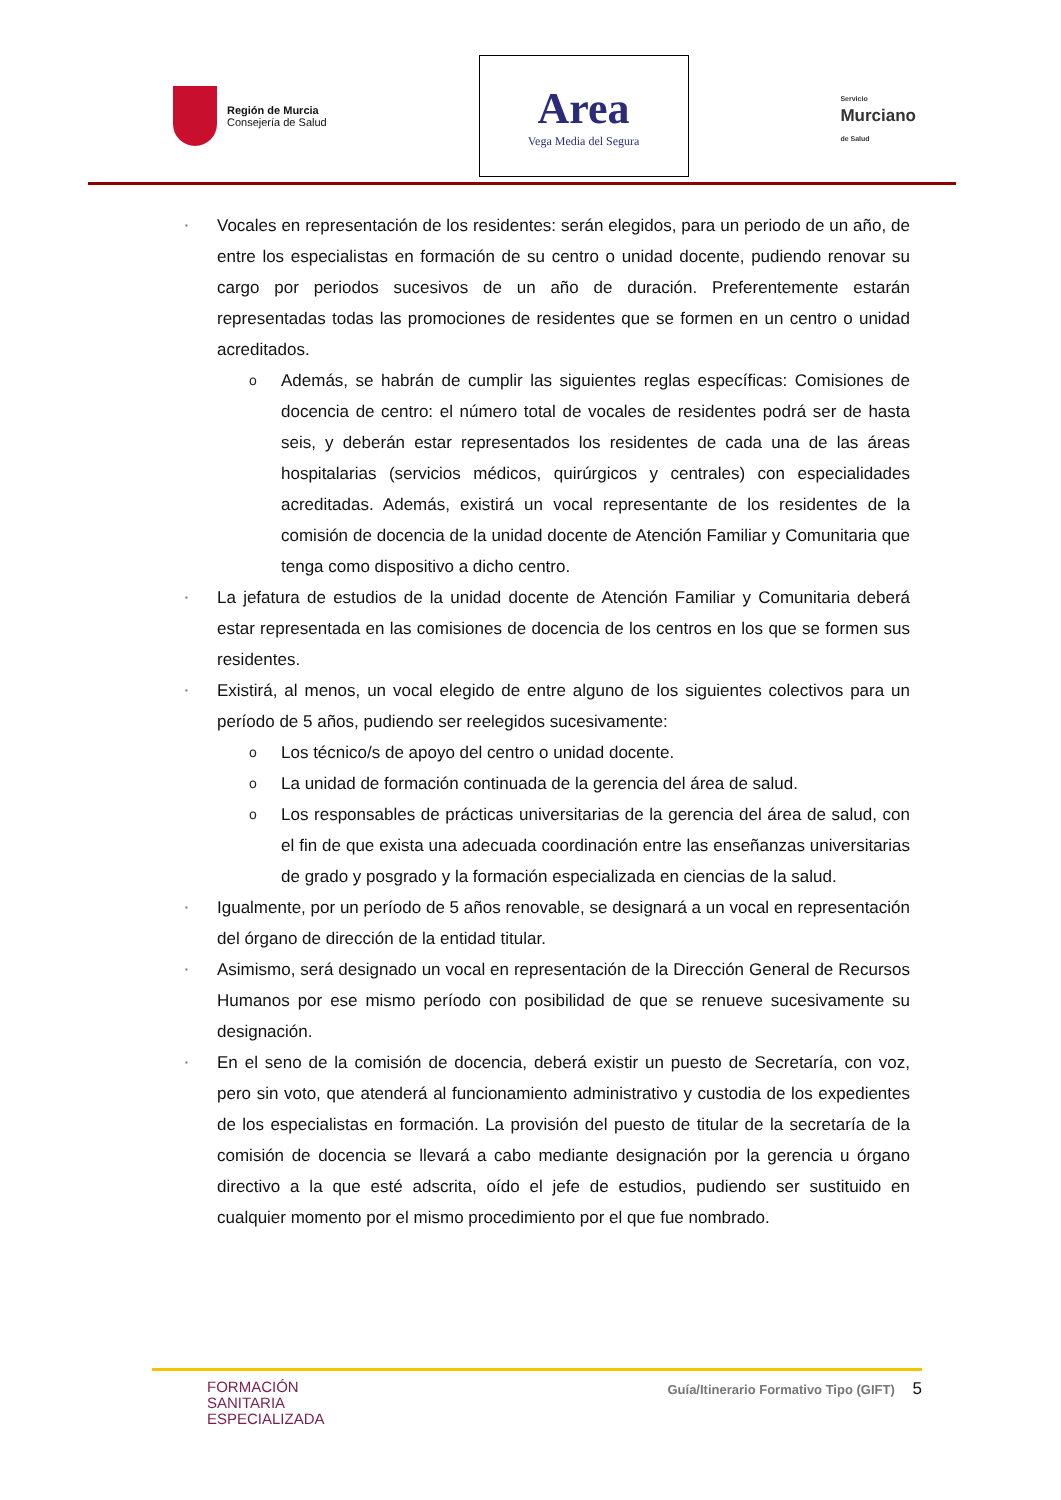Región de Murcia
Consejería de Salud
Area
Vega Media del Segura
Servicio
Murciano
de Salud
▪ Vocales en representación de los residentes: serán elegidos, para un periodo de un año, de entre los especialistas en formación de su centro o unidad docente, pudiendo renovar su cargo por periodos sucesivos de un año de duración. Preferentemente estarán representadas todas las promociones de residentes que se formen en un centro o unidad acreditados.
o Además, se habrán de cumplir las siguientes reglas específicas: Comisiones de docencia de centro: el número total de vocales de residentes podrá ser de hasta seis, y deberán estar representados los residentes de cada una de las áreas hospitalarias (servicios médicos, quirúrgicos y centrales) con especialidades acreditadas. Además, existirá un vocal representante de los residentes de la comisión de docencia de la unidad docente de Atención Familiar y Comunitaria que tenga como dispositivo a dicho centro.
▪ La jefatura de estudios de la unidad docente de Atención Familiar y Comunitaria deberá estar representada en las comisiones de docencia de los centros en los que se formen sus residentes.
▪ Existirá, al menos, un vocal elegido de entre alguno de los siguientes colectivos para un período de 5 años, pudiendo ser reelegidos sucesivamente:
o Los técnico/s de apoyo del centro o unidad docente.
o La unidad de formación continuada de la gerencia del área de salud.
o Los responsables de prácticas universitarias de la gerencia del área de salud, con el fin de que exista una adecuada coordinación entre las enseñanzas universitarias de grado y posgrado y la formación especializada en ciencias de la salud.
▪ Igualmente, por un período de 5 años renovable, se designará a un vocal en representación del órgano de dirección de la entidad titular.
▪ Asimismo, será designado un vocal en representación de la Dirección General de Recursos Humanos por ese mismo período con posibilidad de que se renueve sucesivamente su designación.
▪ En el seno de la comisión de docencia, deberá existir un puesto de Secretaría, con voz, pero sin voto, que atenderá al funcionamiento administrativo y custodia de los expedientes de los especialistas en formación. La provisión del puesto de titular de la secretaría de la comisión de docencia se llevará a cabo mediante designación por la gerencia u órgano directivo a la que esté adscrita, oído el jefe de estudios, pudiendo ser sustituido en cualquier momento por el mismo procedimiento por el que fue nombrado.
FORMACIÓN
SANITARIA
ESPECIALIZADA
Guía/Itinerario Formativo Tipo (GIFT) 5